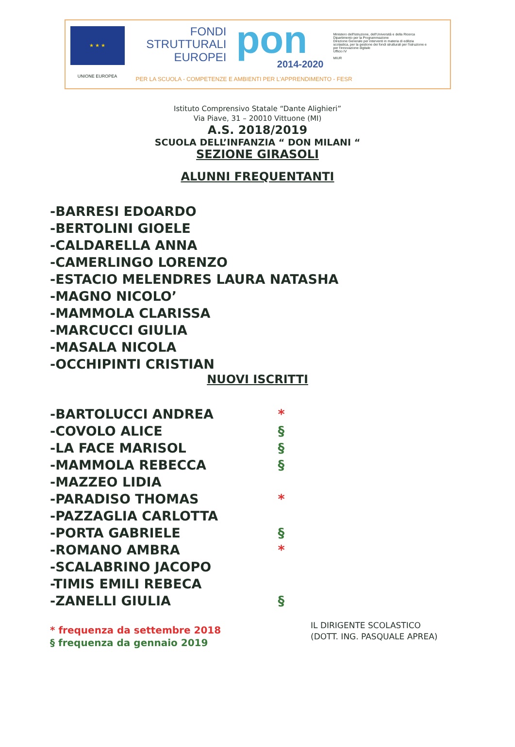★ ★ ★
UNIONE EUROPEA
FONDI
STRUTTURALI
EUROPEI
pon
2014-2020
Ministero dell'Istruzione, dell'Università e della Ricerca
Dipartimento per la Programmazione
Direzione Generale per interventi in materia di edilizia scolastica, per la gestione dei fondi strutturali per l'istruzione e per l'innovazione digitale
Ufficio IV
MIUR
PER LA SCUOLA - COMPETENZE E AMBIENTI PER L'APPRENDIMENTO - FESR
Istituto Comprensivo Statale “Dante Alighieri”
Via Piave, 31 – 20010 Vittuone (MI)
A.S. 2018/2019
SCUOLA DELL’INFANZIA “ DON MILANI “
SEZIONE GIRASOLI
ALUNNI FREQUENTANTI
-BARRESI EDOARDO
-BERTOLINI GIOELE
-CALDARELLA ANNA
-CAMERLINGO LORENZO
-ESTACIO MELENDRES LAURA NATASHA
-MAGNO NICOLO’
-MAMMOLA CLARISSA
-MARCUCCI GIULIA
-MASALA NICOLA
-OCCHIPINTI CRISTIAN
NUOVI ISCRITTI
-BARTOLUCCI ANDREA *
-COVOLO ALICE §
-LA FACE MARISOL §
-MAMMOLA REBECCA §
-MAZZEO LIDIA
-PARADISO THOMAS *
-PAZZAGLIA CARLOTTA
-PORTA GABRIELE §
-ROMANO AMBRA *
-SCALABRINO JACOPO
-TIMIS EMILI REBECA
-ZANELLI GIULIA §
* frequenza da settembre 2018
§ frequenza da gennaio 2019
IL DIRIGENTE SCOLASTICO
(DOTT. ING. PASQUALE APREA)